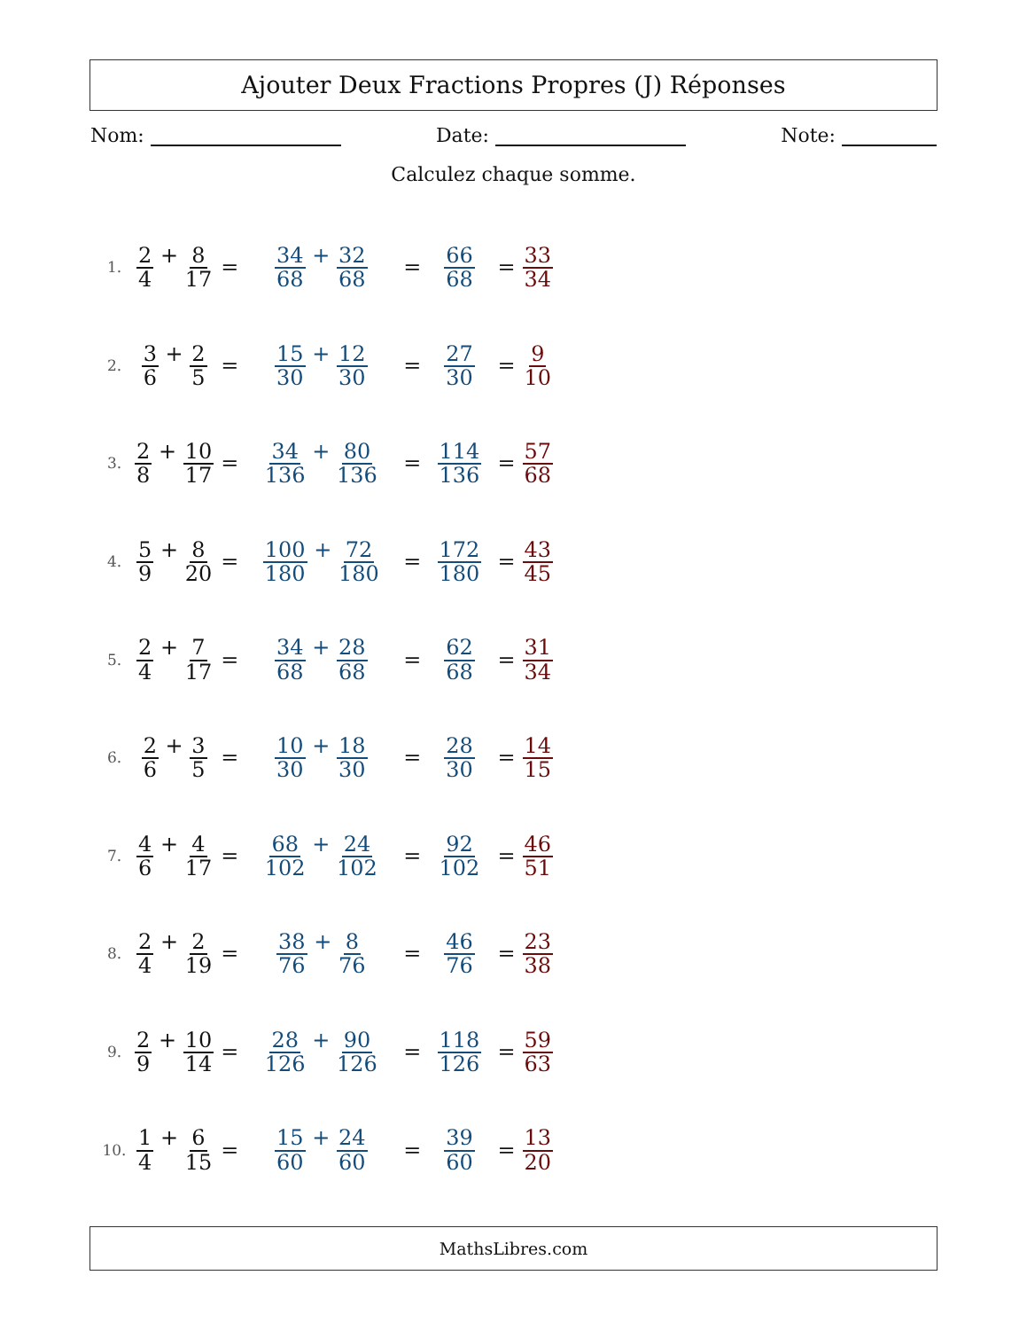Ajouter Deux Fractions Propres (J) Réponses
Nom: Date: Note:
Calculez chaque somme.
| 1. | 2 4 + 8 17 | = | 34 68 + 32 68 | = | 66 68 | = | 33 34 |
| 2. | 3 6 + 2 5 | = | 15 30 + 12 30 | = | 27 30 | = | 9 10 |
| 3. | 2 8 + 10 17 | = | 34 136 + 80 136 | = | 114 136 | = | 57 68 |
| 4. | 5 9 + 8 20 | = | 100 180 + 72 180 | = | 172 180 | = | 43 45 |
| 5. | 2 4 + 7 17 | = | 34 68 + 28 68 | = | 62 68 | = | 31 34 |
| 6. | 2 6 + 3 5 | = | 10 30 + 18 30 | = | 28 30 | = | 14 15 |
| 7. | 4 6 + 4 17 | = | 68 102 + 24 102 | = | 92 102 | = | 46 51 |
| 8. | 2 4 + 2 19 | = | 38 76 + 8 76 | = | 46 76 | = | 23 38 |
| 9. | 2 9 + 10 14 | = | 28 126 + 90 126 | = | 118 126 | = | 59 63 |
| 10. | 1 4 + 6 15 | = | 15 60 + 24 60 | = | 39 60 | = | 13 20 |
MathsLibres.com